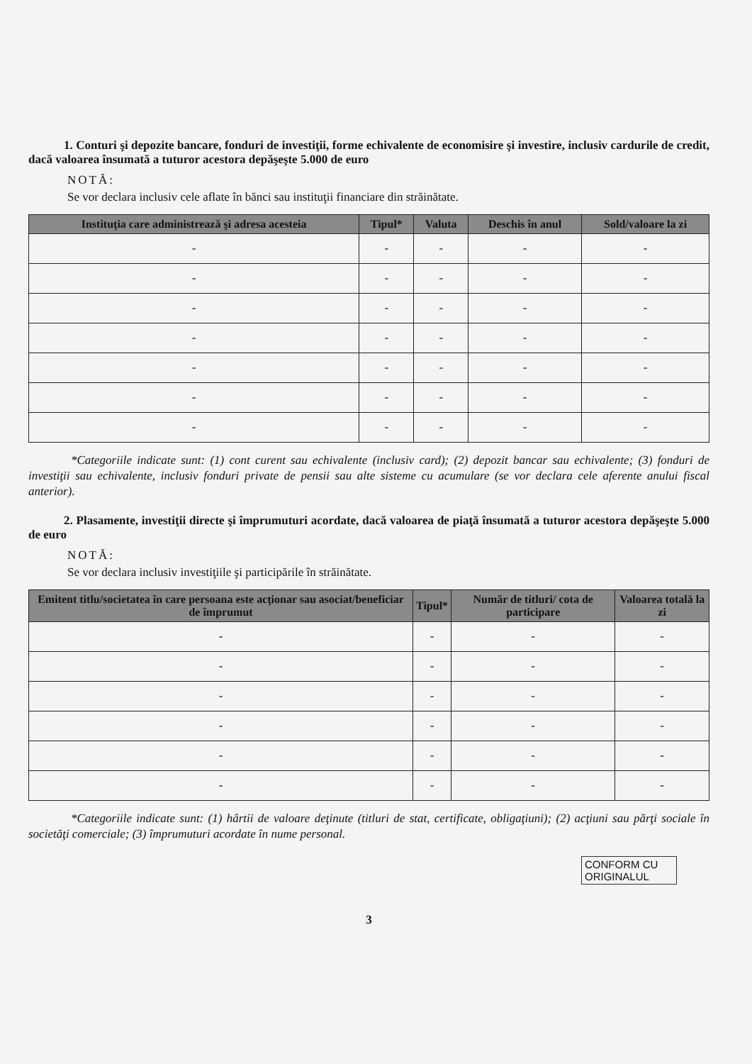1. Conturi şi depozite bancare, fonduri de investiţii, forme echivalente de economisire şi investire, inclusiv cardurile de credit, dacă valoarea însumată a tuturor acestora depăşeşte 5.000 de euro
NOTĂ:
Se vor declara inclusiv cele aflate în bănci sau instituţii financiare din străinătate.
| Instituţia care administrează şi adresa acesteia | Tipul* | Valuta | Deschis în anul | Sold/valoare la zi |
| --- | --- | --- | --- | --- |
| - | - | - | - | - |
| - | - | - | - | - |
| - | - | - | - | - |
| - | - | - | - | - |
| - | - | - | - | - |
| - | - | - | - | - |
| - | - | - | - | - |
*Categoriile indicate sunt: (1) cont curent sau echivalente (inclusiv card); (2) depozit bancar sau echivalente; (3) fonduri de investiţii sau echivalente, inclusiv fonduri private de pensii sau alte sisteme cu acumulare (se vor declara cele aferente anului fiscal anterior).
2. Plasamente, investiţii directe şi împrumuturi acordate, dacă valoarea de piaţă însumată a tuturor acestora depăşeşte 5.000 de euro
NOTĂ:
Se vor declara inclusiv investiţiile şi participările în străinătate.
| Emitent titlu/societatea în care persoana este acţionar sau asociat/beneficiar de împrumut | Tipul* | Număr de titluri/ cota de participare | Valoarea totală la zi |
| --- | --- | --- | --- |
| - | - | - | - |
| - | - | - | - |
| - | - | - | - |
| - | - | - | - |
| - | - | - | - |
| - | - | - | - |
*Categoriile indicate sunt: (1) hârtii de valoare deţinute (titluri de stat, certificate, obligaţiuni); (2) acţiuni sau părţi sociale în societăţi comerciale; (3) împrumuturi acordate în nume personal.
CONFORM CU ORIGINALUL
3